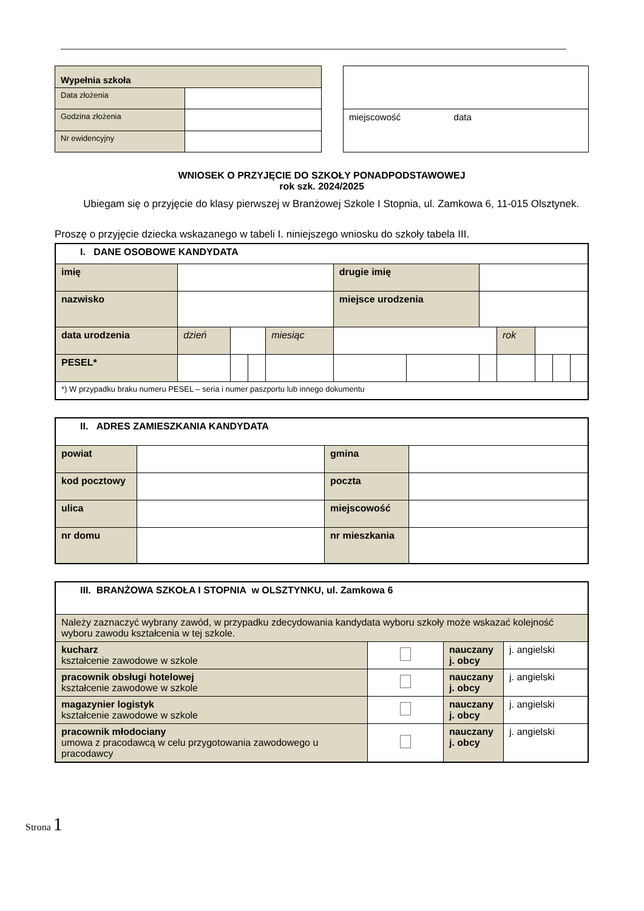| Wypełnia szkoła | |
| Data złożenia | |
| Godzina złożenia | |
| Nr ewidencyjny | |
| miejscowość data |
WNIOSEK O PRZYJĘCIE DO SZKOŁY PONADPODSTAWOWEJ
rok szk. 2024/2025
Ubiegam się o przyjęcie do klasy pierwszej w Branżowej Szkole I Stopnia, ul. Zamkowa 6, 11-015 Olsztynek.
Proszę o przyjęcie dziecka wskazanego w tabeli I. niniejszego wniosku do szkoły tabela III.
| I. DANE OSOBOWE KANDYDATA | | | | | | | | | | | |
| imię | | | | | drugie imię | | | | | | |
| nazwisko | | | | | miejsce urodzenia | | | | | | |
| data urodzenia | dzień | | | miesiąc | | | | rok | | | |
| PESEL* | | | | | | | | | | | |
| *) W przypadku braku numeru PESEL – seria i numer paszportu lub innego dokumentu | | | | | | | | | | | |
| II. ADRES ZAMIESZKANIA KANDYDATA | | | |
| powiat | | gmina | |
| kod pocztowy | | poczta | |
| ulica | | miejscowość | |
| nr domu | | nr mieszkania | |
| III. BRANŻOWA SZKOŁA I STOPNIA w OLSZTYNKU, ul. Zamkowa 6 | | | |
| Należy zaznaczyć wybrany zawód, w przypadku zdecydowania kandydata wyboru szkoły może wskazać kolejność wyboru zawodu kształcenia w tej szkole. | | | |
| kucharz kształcenie zawodowe w szkole | | nauczany j. obcy | j. angielski |
| pracownik obsługi hotelowej kształcenie zawodowe w szkole | | nauczany j. obcy | j. angielski |
| magazynier logistyk kształcenie zawodowe w szkole | | nauczany j. obcy | j. angielski |
| pracownik młodociany umowa z pracodawcą w celu przygotowania zawodowego u pracodawcy | | nauczany j. obcy | j. angielski |
Strona 1